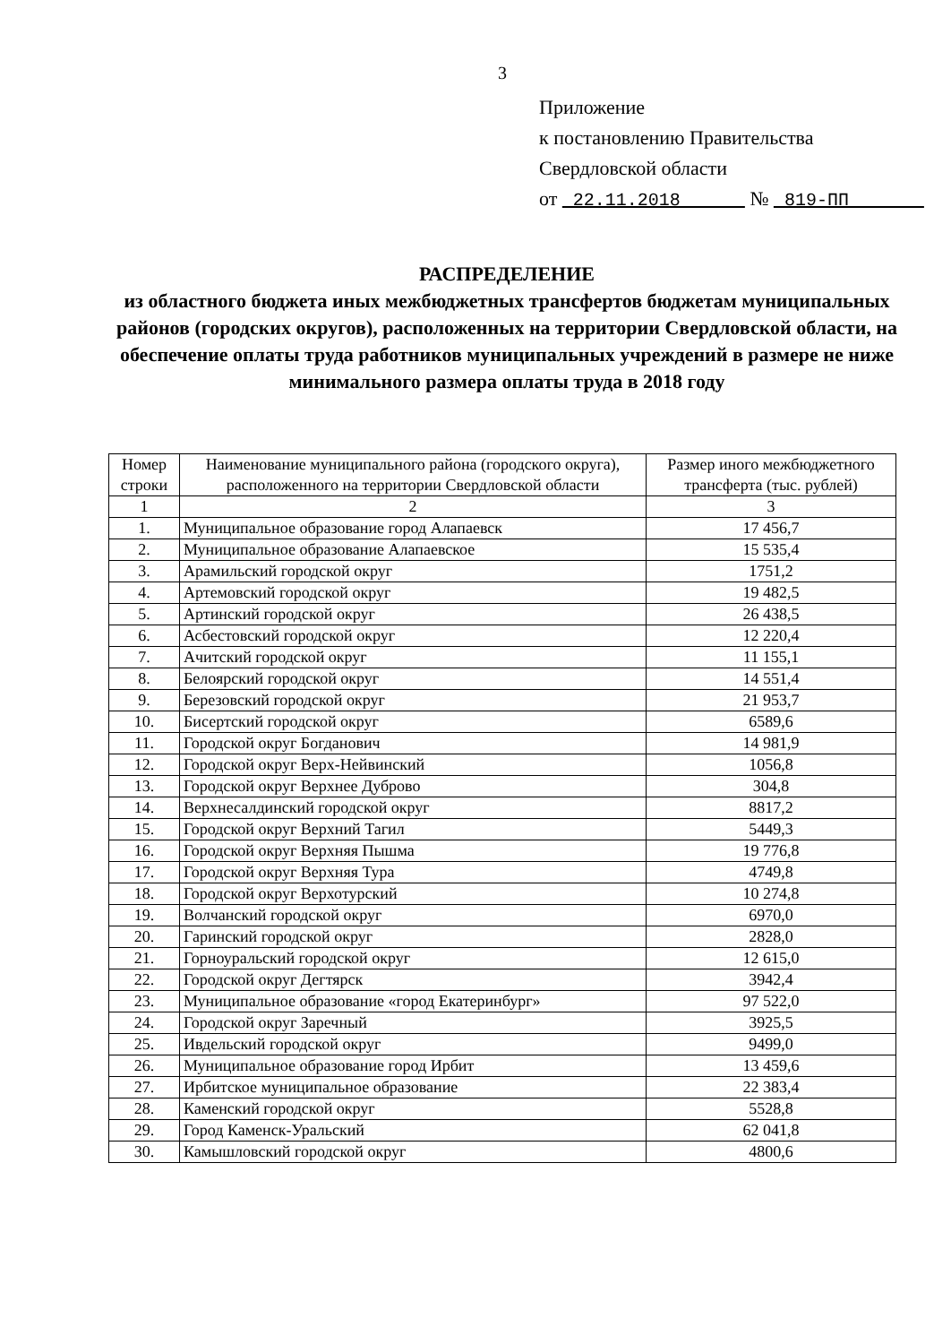3
Приложение
к постановлению Правительства
Свердловской области
от 22.11.2018 № 819-ПП
РАСПРЕДЕЛЕНИЕ
из областного бюджета иных межбюджетных трансфертов бюджетам муниципальных районов (городских округов), расположенных на территории Свердловской области, на обеспечение оплаты труда работников муниципальных учреждений в размере не ниже минимального размера оплаты труда в 2018 году
| Номер строки | Наименование муниципального района (городского округа), расположенного на территории Свердловской области | Размер иного межбюджетного трансферта (тыс. рублей) |
| --- | --- | --- |
| 1 | 2 | 3 |
| 1. | Муниципальное образование город Алапаевск | 17 456,7 |
| 2. | Муниципальное образование Алапаевское | 15 535,4 |
| 3. | Арамильский городской округ | 1751,2 |
| 4. | Артемовский городской округ | 19 482,5 |
| 5. | Артинский городской округ | 26 438,5 |
| 6. | Асбестовский городской округ | 12 220,4 |
| 7. | Ачитский городской округ | 11 155,1 |
| 8. | Белоярский городской округ | 14 551,4 |
| 9. | Березовский городской округ | 21 953,7 |
| 10. | Бисертский городской округ | 6589,6 |
| 11. | Городской округ Богданович | 14 981,9 |
| 12. | Городской округ Верх-Нейвинский | 1056,8 |
| 13. | Городской округ Верхнее Дуброво | 304,8 |
| 14. | Верхнесалдинский городской округ | 8817,2 |
| 15. | Городской округ Верхний Тагил | 5449,3 |
| 16. | Городской округ Верхняя Пышма | 19 776,8 |
| 17. | Городской округ Верхняя Тура | 4749,8 |
| 18. | Городской округ Верхотурский | 10 274,8 |
| 19. | Волчанский городской округ | 6970,0 |
| 20. | Гаринский городской округ | 2828,0 |
| 21. | Горноуральский городской округ | 12 615,0 |
| 22. | Городской округ Дегтярск | 3942,4 |
| 23. | Муниципальное образование «город Екатеринбург» | 97 522,0 |
| 24. | Городской округ Заречный | 3925,5 |
| 25. | Ивдельский городской округ | 9499,0 |
| 26. | Муниципальное образование город Ирбит | 13 459,6 |
| 27. | Ирбитское муниципальное образование | 22 383,4 |
| 28. | Каменский городской округ | 5528,8 |
| 29. | Город Каменск-Уральский | 62 041,8 |
| 30. | Камышловский городской округ | 4800,6 |